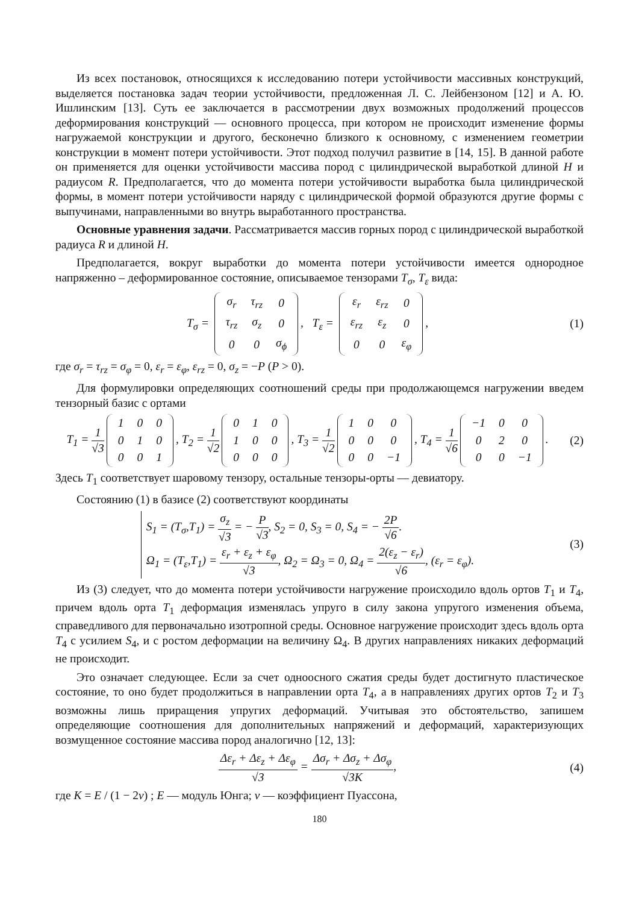Из всех постановок, относящихся к исследованию потери устойчивости массивных конструкций, выделяется постановка задач теории устойчивости, предложенная Л. С. Лейбензоном [12] и А. Ю. Ишлинским [13]. Суть ее заключается в рассмотрении двух возможных продолжений процессов деформирования конструкций — основного процесса, при котором не происходит изменение формы нагружаемой конструкции и другого, бесконечно близкого к основному, с изменением геометрии конструкции в момент потери устойчивости. Этот подход получил развитие в [14, 15]. В данной работе он применяется для оценки устойчивости массива пород с цилиндрической выработкой длиной H и радиусом R. Предполагается, что до момента потери устойчивости выработка была цилиндрической формы, в момент потери устойчивости наряду с цилиндрической формой образуются другие формы с выпучинами, направленными во внутрь выработанного пространства.
Основные уравнения задачи. Рассматривается массив горных пород с цилиндрической выработкой радиуса R и длиной H.
Предполагается, вокруг выработки до момента потери устойчивости имеется однородное напряженно – деформированное состояние, описываемое тензорами T<sub>σ</sub>, T<sub>ε</sub> вида:
T<sub>σ</sub> =
| σ<sub>r</sub> | τ<sub>rz</sub> | 0 |
| τ<sub>rz</sub> | σ<sub>z</sub> | 0 |
| 0 | 0 | σ<sub>ϕ</sub> |
, T<sub>ε</sub> =
| ε<sub>r</sub> | ε<sub>rz</sub> | 0 |
| ε<sub>rz</sub> | ε<sub>z</sub> | 0 |
| 0 | 0 | ε<sub>φ</sub> |
,
(1)
где σ<sub>r</sub> = τ<sub>rz</sub> = σ<sub>φ</sub> = 0, ε<sub>r</sub> = ε<sub>φ</sub>, ε<sub>rz</sub> = 0, σ<sub>z</sub> = −P (P > 0).
Для формулировки определяющих соотношений среды при продолжающемся нагружении введем тензорный базис с ортами
T<sub>1</sub> = 1 √3
| 1 | 0 | 0 |
| 0 | 1 | 0 |
| 0 | 0 | 1 |
, T<sub>2</sub> = 1 √2
| 0 | 1 | 0 |
| 1 | 0 | 0 |
| 0 | 0 | 0 |
, T<sub>3</sub> = 1 √2
| 1 | 0 | 0 |
| 0 | 0 | 0 |
| 0 | 0 | −1 |
, T<sub>4</sub> = 1 √6
| −1 | 0 | 0 |
| 0 | 2 | 0 |
| 0 | 0 | −1 |
.
(2)
Здесь T<sub>1</sub> соответствует шаровому тензору, остальные тензоры-орты — девиатору.
Состоянию (1) в базисе (2) соответствуют координаты
S<sub>1</sub> = (T<sub>σ</sub>,T<sub>1</sub>) = σ<sub>z</sub> √3 = − P √3, S<sub>2</sub> = 0, S<sub>3</sub> = 0, S<sub>4</sub> = − 2P √6.
Ω<sub>1</sub> = (T<sub>ε</sub>,T<sub>1</sub>) = ε<sub>r</sub> + ε<sub>z</sub> + ε<sub>φ</sub> √3, Ω<sub>2</sub> = Ω<sub>3</sub> = 0, Ω<sub>4</sub> = 2(ε<sub>z</sub> − ε<sub>r</sub>) √6, (ε<sub>r</sub> = ε<sub>φ</sub>).
(3)
Из (3) следует, что до момента потери устойчивости нагружение происходило вдоль ортов T<sub>1</sub> и T<sub>4</sub>, причем вдоль орта T<sub>1</sub> деформация изменялась упруго в силу закона упругого изменения объема, справедливого для первоначально изотропной среды. Основное нагружение происходит здесь вдоль орта T<sub>4</sub> с усилием S<sub>4</sub>, и с ростом деформации на величину Ω<sub>4</sub>. В других направлениях никаких деформаций не происходит.
Это означает следующее. Если за счет одноосного сжатия среды будет достигнуто пластическое состояние, то оно будет продолжиться в направлении орта T<sub>4</sub>, а в направлениях других ортов T<sub>2</sub> и T<sub>3</sub> возможны лишь приращения упругих деформаций. Учитывая это обстоятельство, запишем определяющие соотношения для дополнительных напряжений и деформаций, характеризующих возмущенное состояние массива пород аналогично [12, 13]:
Δε<sub>r</sub> + Δε<sub>z</sub> + Δε<sub>φ</sub> √3 = Δσ<sub>r</sub> + Δσ<sub>z</sub> + Δσ<sub>φ</sub> √3K,
(4)
где K = E / (1 − 2ν) ; E — модуль Юнга; ν — коэффициент Пуассона,
180